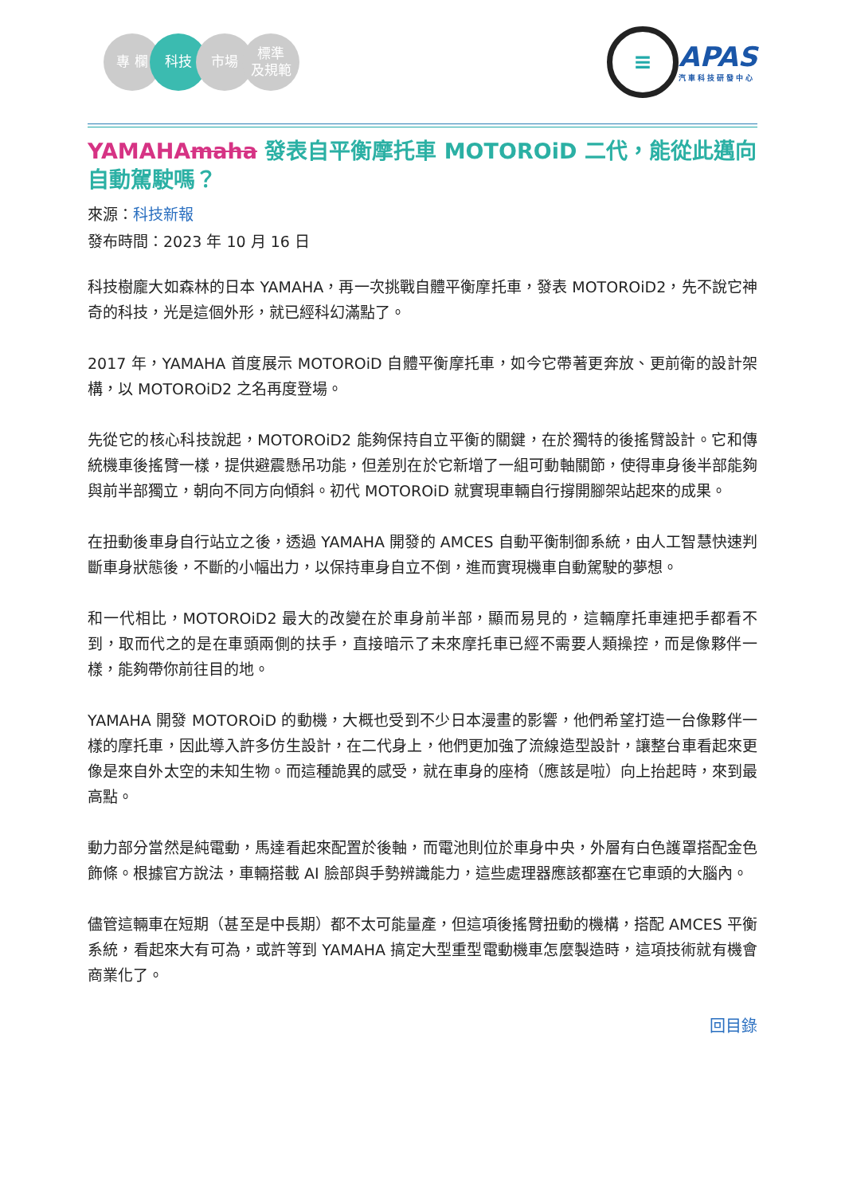專 欄 科技 市場 標準
及規範
≡
APAS
汽車科技研發中心
YAMAHAmaha 發表自平衡摩托車 MOTOROiD 二代，能從此邁向自動駕駛嗎？
來源：科技新報
發布時間：2023 年 10 月 16 日
科技樹龐大如森林的日本 YAMAHA，再一次挑戰自體平衡摩托車，發表 MOTOROiD2，先不說它神奇的科技，光是這個外形，就已經科幻滿點了。
2017 年，YAMAHA 首度展示 MOTOROiD 自體平衡摩托車，如今它帶著更奔放、更前衛的設計架構，以 MOTOROiD2 之名再度登場。
先從它的核心科技說起，MOTOROiD2 能夠保持自立平衡的關鍵，在於獨特的後搖臂設計。它和傳統機車後搖臂一樣，提供避震懸吊功能，但差別在於它新增了一組可動軸關節，使得車身後半部能夠與前半部獨立，朝向不同方向傾斜。初代 MOTOROiD 就實現車輛自行撐開腳架站起來的成果。
在扭動後車身自行站立之後，透過 YAMAHA 開發的 AMCES 自動平衡制御系統，由人工智慧快速判斷車身狀態後，不斷的小幅出力，以保持車身自立不倒，進而實現機車自動駕駛的夢想。
和一代相比，MOTOROiD2 最大的改變在於車身前半部，顯而易見的，這輛摩托車連把手都看不到，取而代之的是在車頭兩側的扶手，直接暗示了未來摩托車已經不需要人類操控，而是像夥伴一樣，能夠帶你前往目的地。
YAMAHA 開發 MOTOROiD 的動機，大概也受到不少日本漫畫的影響，他們希望打造一台像夥伴一樣的摩托車，因此導入許多仿生設計，在二代身上，他們更加強了流線造型設計，讓整台車看起來更像是來自外太空的未知生物。而這種詭異的感受，就在車身的座椅（應該是啦）向上抬起時，來到最高點。
動力部分當然是純電動，馬達看起來配置於後軸，而電池則位於車身中央，外層有白色護罩搭配金色飾條。根據官方說法，車輛搭載 AI 臉部與手勢辨識能力，這些處理器應該都塞在它車頭的大腦內。
儘管這輛車在短期（甚至是中長期）都不太可能量產，但這項後搖臂扭動的機構，搭配 AMCES 平衡系統，看起來大有可為，或許等到 YAMAHA 搞定大型重型電動機車怎麼製造時，這項技術就有機會商業化了。
回目錄